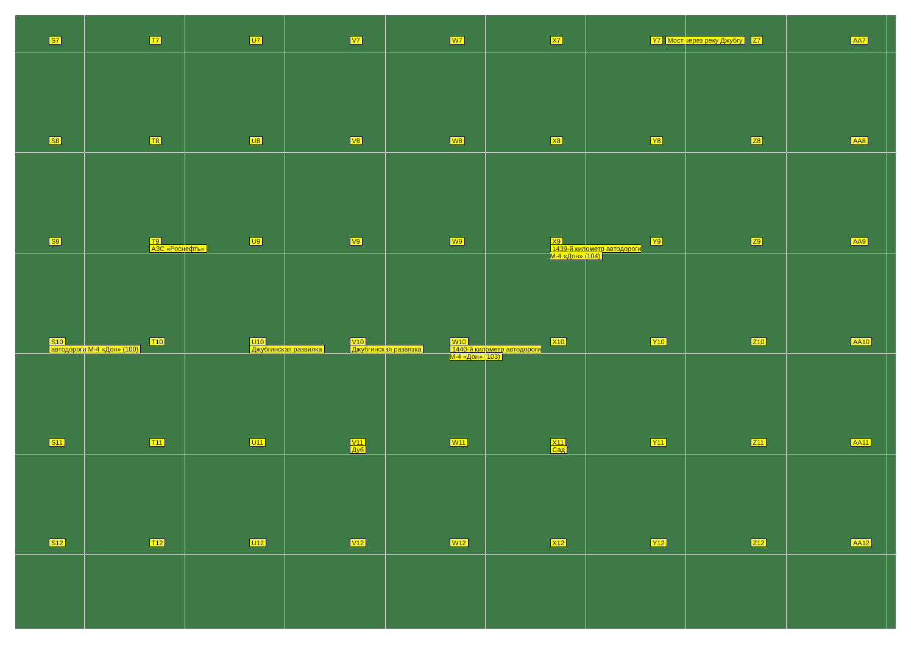S7
T7
U7
V7
W7
X7
Y7 Мост через реку Джубгу
Z7
AA7
S8
T8
U8
V8
W8
X8
Y8
Z8
AA8
S9
T9
АЗС «Роснефть»
U9
V9
W9
X9
1439-й километр автодороги М-4 «Дон» (104)
Y9
Z9
AA9
S10
автодороги М-4 «Дон» (100)
T10
U10
Джубгинская развилка
V10
Джубгинская развязка
W10
1440-й километр автодороги М-4 «Дон» (103)
X10
Y10
Z10
AA10
S11
T11
U11
V11
Дуб
W11
X11
Сад
Y11
Z11
AA11
S12
T12
U12
V12
W12
X12
Y12
Z12
AA12